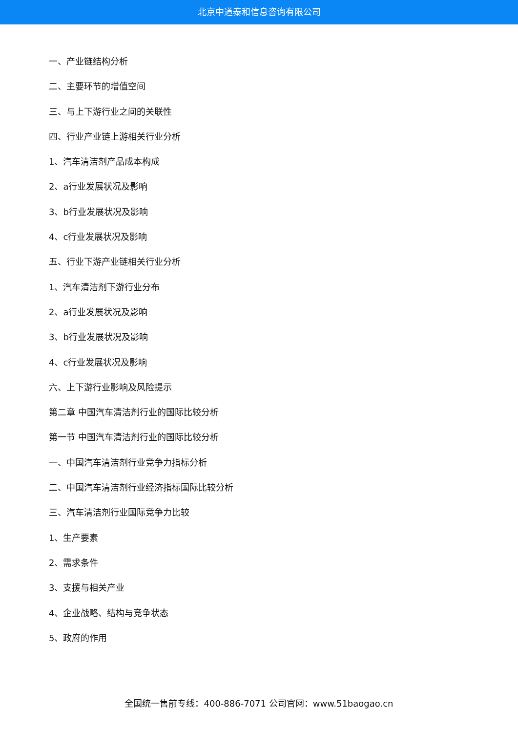北京中道泰和信息咨询有限公司
一、产业链结构分析
二、主要环节的增值空间
三、与上下游行业之间的关联性
四、行业产业链上游相关行业分析
1、汽车清洁剂产品成本构成
2、a行业发展状况及影响
3、b行业发展状况及影响
4、c行业发展状况及影响
五、行业下游产业链相关行业分析
1、汽车清洁剂下游行业分布
2、a行业发展状况及影响
3、b行业发展状况及影响
4、c行业发展状况及影响
六、上下游行业影响及风险提示
第二章 中国汽车清洁剂行业的国际比较分析
第一节 中国汽车清洁剂行业的国际比较分析
一、中国汽车清洁剂行业竞争力指标分析
二、中国汽车清洁剂行业经济指标国际比较分析
三、汽车清洁剂行业国际竞争力比较
1、生产要素
2、需求条件
3、支援与相关产业
4、企业战略、结构与竞争状态
5、政府的作用
全国统一售前专线：400-886-7071 公司官网：www.51baogao.cn